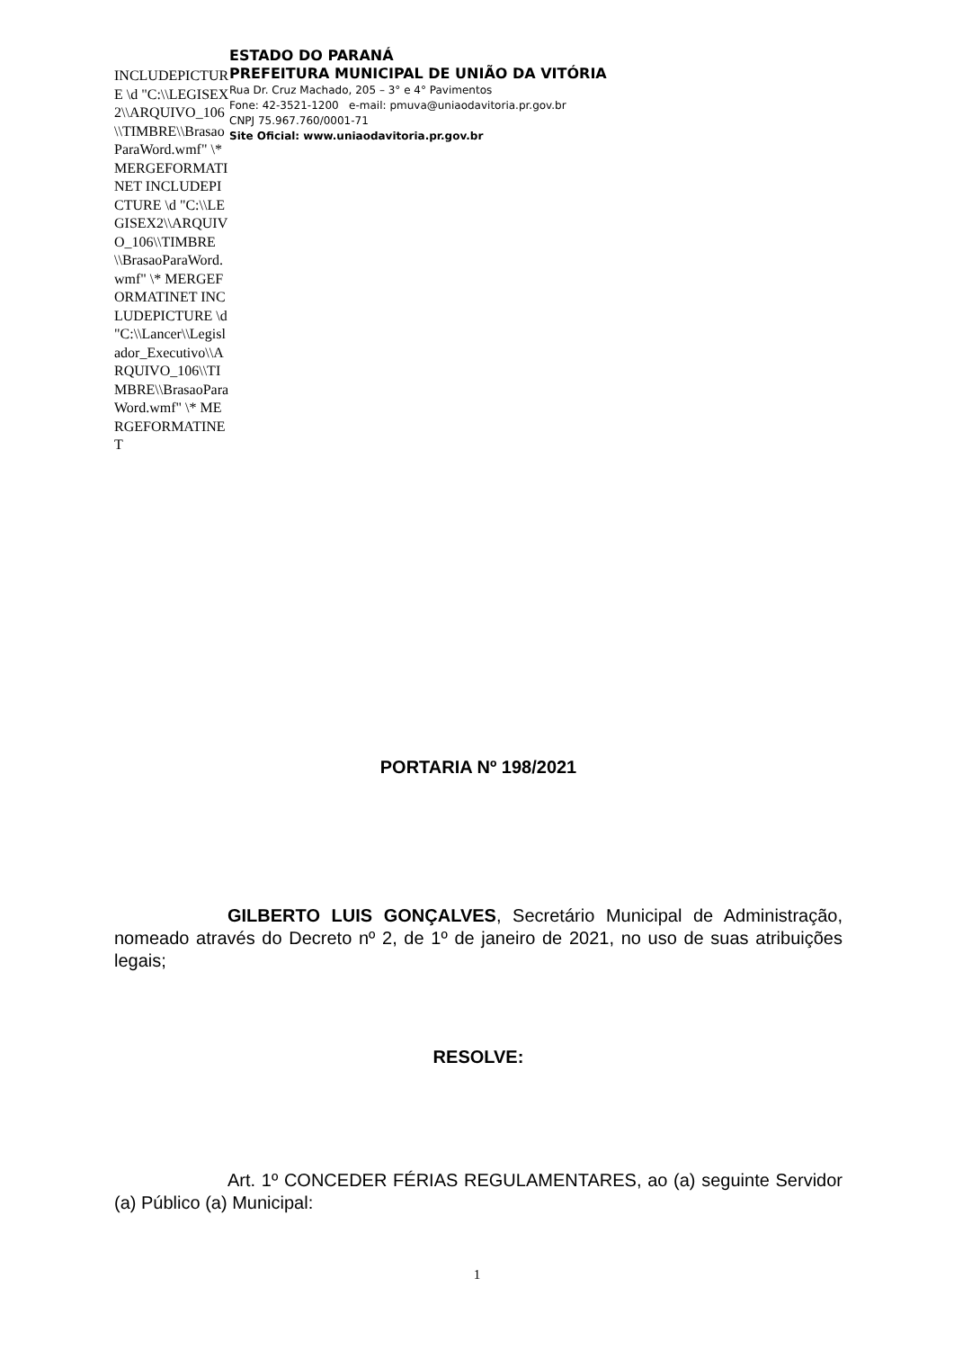INCLUDEPICTURE \d "C:\\LEGISEX2\\ARQUIVO_106\\TIMBRE\\BrasaoParaWord.wmf" \* MERGEFORMATINET INCLUDEPICTURE \d "C:\\LEGISEX2\\ARQUIVO_106\\TIMBRE\\BrasaoParaWord.wmf" \* MERGEFORMATINET INCLUDEPICTURE \d "C:\\Lancer\\Legislador_Executivo\\ARQUIVO_106\\TIMBRE\\BrasaoParaWord.wmf" \* MERGEFORMATINET
ESTADO DO PARANÁ
PREFEITURA MUNICIPAL DE UNIÃO DA VITÓRIA
Rua Dr. Cruz Machado, 205 – 3° e 4° Pavimentos
Fone: 42-3521-1200 e-mail: pmuva@uniaodavitoria.pr.gov.br
CNPJ 75.967.760/0001-71
Site Oficial: www.uniaodavitoria.pr.gov.br
PORTARIA Nº 198/2021
GILBERTO LUIS GONÇALVES, Secretário Municipal de Administração, nomeado através do Decreto nº 2, de 1º de janeiro de 2021, no uso de suas atribuições legais;
RESOLVE:
Art. 1º CONCEDER FÉRIAS REGULAMENTARES, ao (a) seguinte Servidor (a) Público (a) Municipal:
1